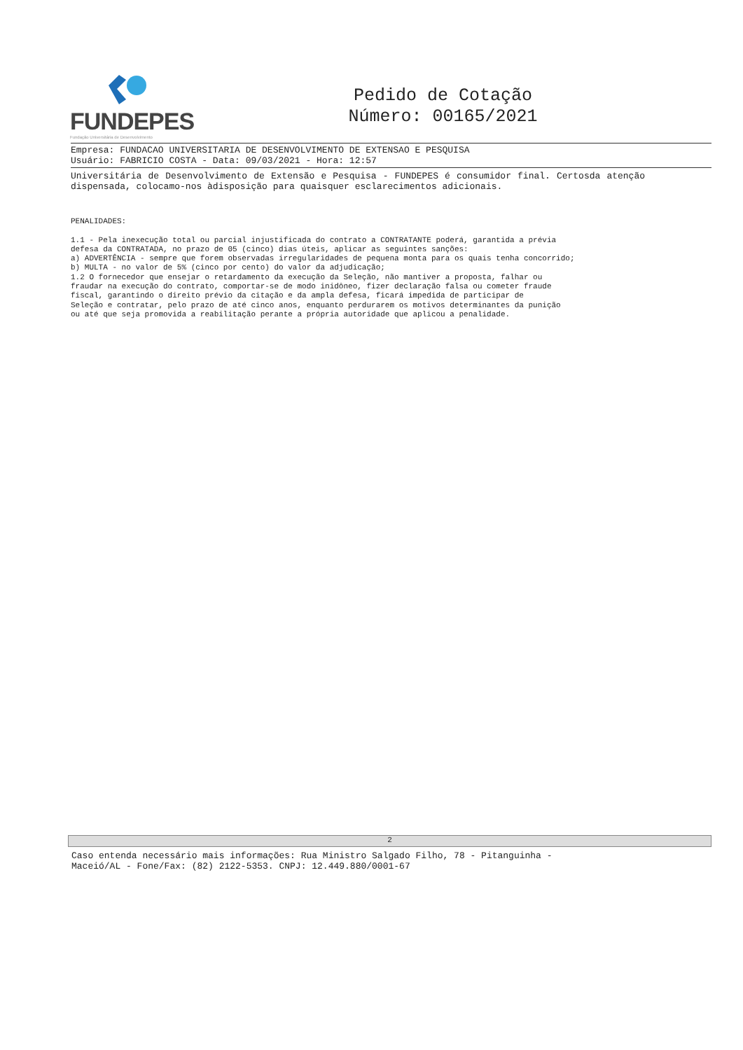FUNDEPES
Fundação Universitária de Desenvolvimento
Pedido de Cotação
Número: 00165/2021
Empresa: FUNDACAO UNIVERSITARIA DE DESENVOLVIMENTO DE EXTENSAO E PESQUISA
Usuário: FABRICIO COSTA - Data: 09/03/2021 - Hora: 12:57
Universitária de Desenvolvimento de Extensão e Pesquisa - FUNDEPES é consumidor final. Certosda atenção dispensada, colocamo-nos àdisposição para quaisquer esclarecimentos adicionais.
PENALIDADES: 1.1 - Pela inexecução total ou parcial injustificada do contrato a CONTRATANTE poderá, garantida a prévia defesa da CONTRATADA, no prazo de 05 (cinco) dias úteis, aplicar as seguintes sanções: a) ADVERTÊNCIA - sempre que forem observadas irregularidades de pequena monta para os quais tenha concorrido; b) MULTA - no valor de 5% (cinco por cento) do valor da adjudicação; 1.2 O fornecedor que ensejar o retardamento da execução da Seleção, não mantiver a proposta, falhar ou fraudar na execução do contrato, comportar-se de modo inidôneo, fizer declaração falsa ou cometer fraude fiscal, garantindo o direito prévio da citação e da ampla defesa, ficará impedida de participar de Seleção e contratar, pelo prazo de até cinco anos, enquanto perdurarem os motivos determinantes da punição ou até que seja promovida a reabilitação perante a própria autoridade que aplicou a penalidade.
2
Caso entenda necessário mais informações: Rua Ministro Salgado Filho, 78 - Pitanguinha -
Maceió/AL - Fone/Fax: (82) 2122-5353. CNPJ: 12.449.880/0001-67